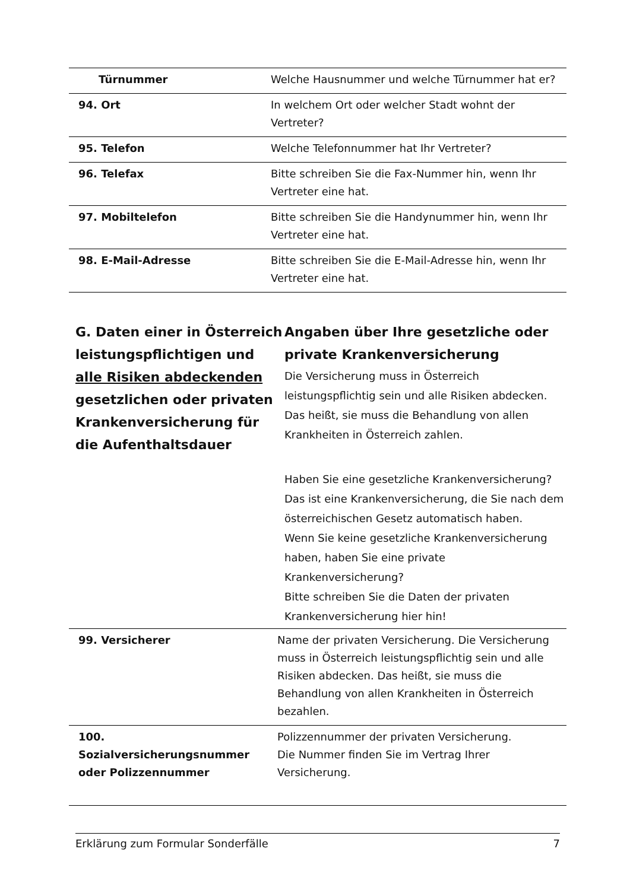| Türnummer | Welche Hausnummer und welche Türnummer hat er? |
| 94. Ort | In welchem Ort oder welcher Stadt wohnt der Vertreter? |
| 95. Telefon | Welche Telefonnummer hat Ihr Vertreter? |
| 96. Telefax | Bitte schreiben Sie die Fax-Nummer hin, wenn Ihr Vertreter eine hat. |
| 97. Mobiltelefon | Bitte schreiben Sie die Handynummer hin, wenn Ihr Vertreter eine hat. |
| 98. E-Mail-Adresse | Bitte schreiben Sie die E-Mail-Adresse hin, wenn Ihr Vertreter eine hat. |
G. Daten einer in Österreich leistungspflichtigen und alle Risiken abdeckenden gesetzlichen oder privaten Krankenversicherung für die Aufenthaltsdauer
Angaben über Ihre gesetzliche oder private Krankenversicherung
Die Versicherung muss in Österreich leistungspflichtig sein und alle Risiken abdecken.
Das heißt, sie muss die Behandlung von allen Krankheiten in Österreich zahlen.
Haben Sie eine gesetzliche Krankenversicherung?
Das ist eine Krankenversicherung, die Sie nach dem österreichischen Gesetz automatisch haben.
Wenn Sie keine gesetzliche Krankenversicherung haben, haben Sie eine private Krankenversicherung?
Bitte schreiben Sie die Daten der privaten Krankenversicherung hier hin!
| 99. Versicherer | Name der privaten Versicherung. Die Versicherung muss in Österreich leistungspflichtig sein und alle Risiken abdecken. Das heißt, sie muss die Behandlung von allen Krankheiten in Österreich bezahlen. |
| 100. Sozialversicherungsnummer oder Polizzennummer | Polizzennummer der privaten Versicherung. Die Nummer finden Sie im Vertrag Ihrer Versicherung. |
Erklärung zum Formular Sonderfälle 7